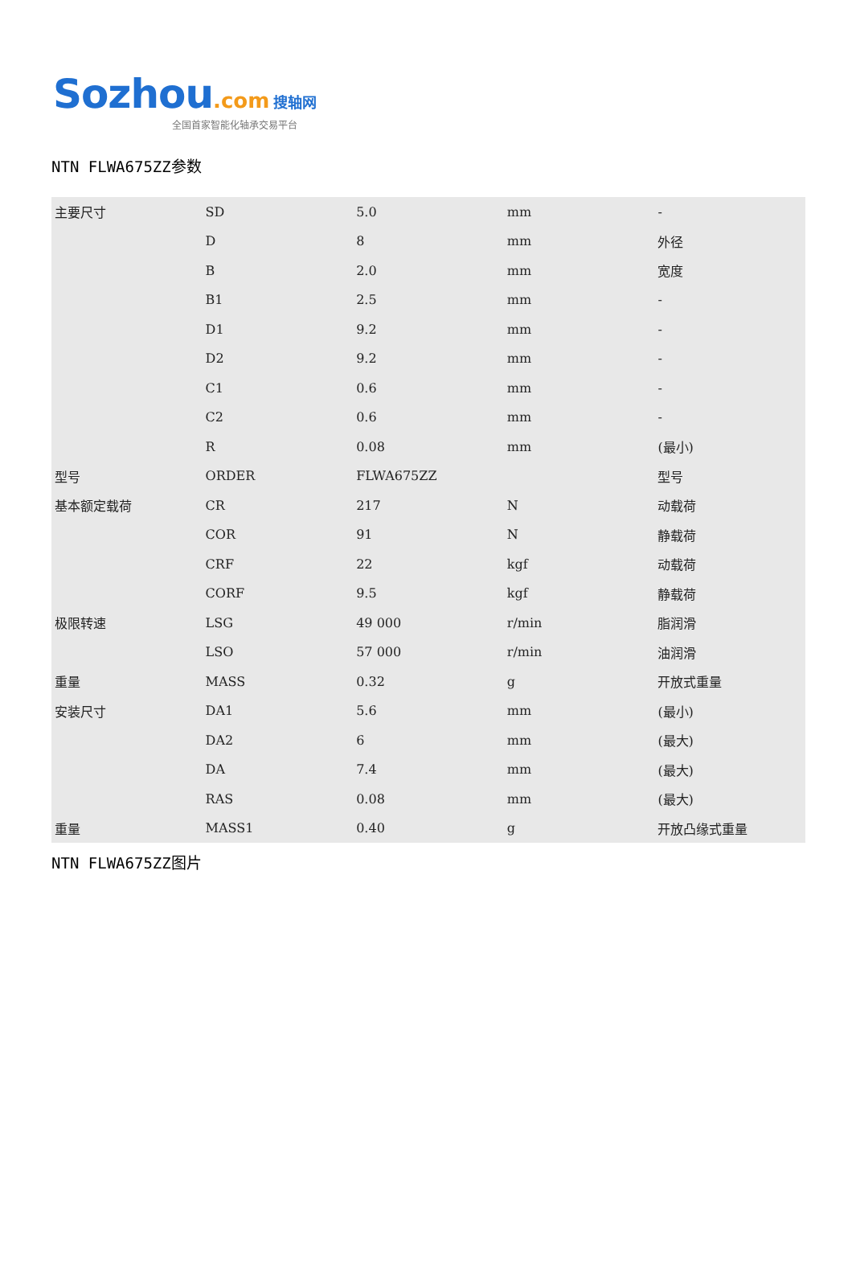Sozhou.com 搜轴网
全国首家智能化轴承交易平台
NTN FLWA675ZZ参数
| 主要尺寸 | SD | 5.0 | mm | - |
| | D | 8 | mm | 外径 |
| | B | 2.0 | mm | 宽度 |
| | B1 | 2.5 | mm | - |
| | D1 | 9.2 | mm | - |
| | D2 | 9.2 | mm | - |
| | C1 | 0.6 | mm | - |
| | C2 | 0.6 | mm | - |
| | R | 0.08 | mm | (最小) |
| 型号 | ORDER | FLWA675ZZ | | 型号 |
| 基本额定载荷 | CR | 217 | N | 动载荷 |
| | COR | 91 | N | 静载荷 |
| | CRF | 22 | kgf | 动载荷 |
| | CORF | 9.5 | kgf | 静载荷 |
| 极限转速 | LSG | 49 000 | r/min | 脂润滑 |
| | LSO | 57 000 | r/min | 油润滑 |
| 重量 | MASS | 0.32 | g | 开放式重量 |
| 安装尺寸 | DA1 | 5.6 | mm | (最小) |
| | DA2 | 6 | mm | (最大) |
| | DA | 7.4 | mm | (最大) |
| | RAS | 0.08 | mm | (最大) |
| 重量 | MASS1 | 0.40 | g | 开放凸缘式重量 |
NTN FLWA675ZZ图片